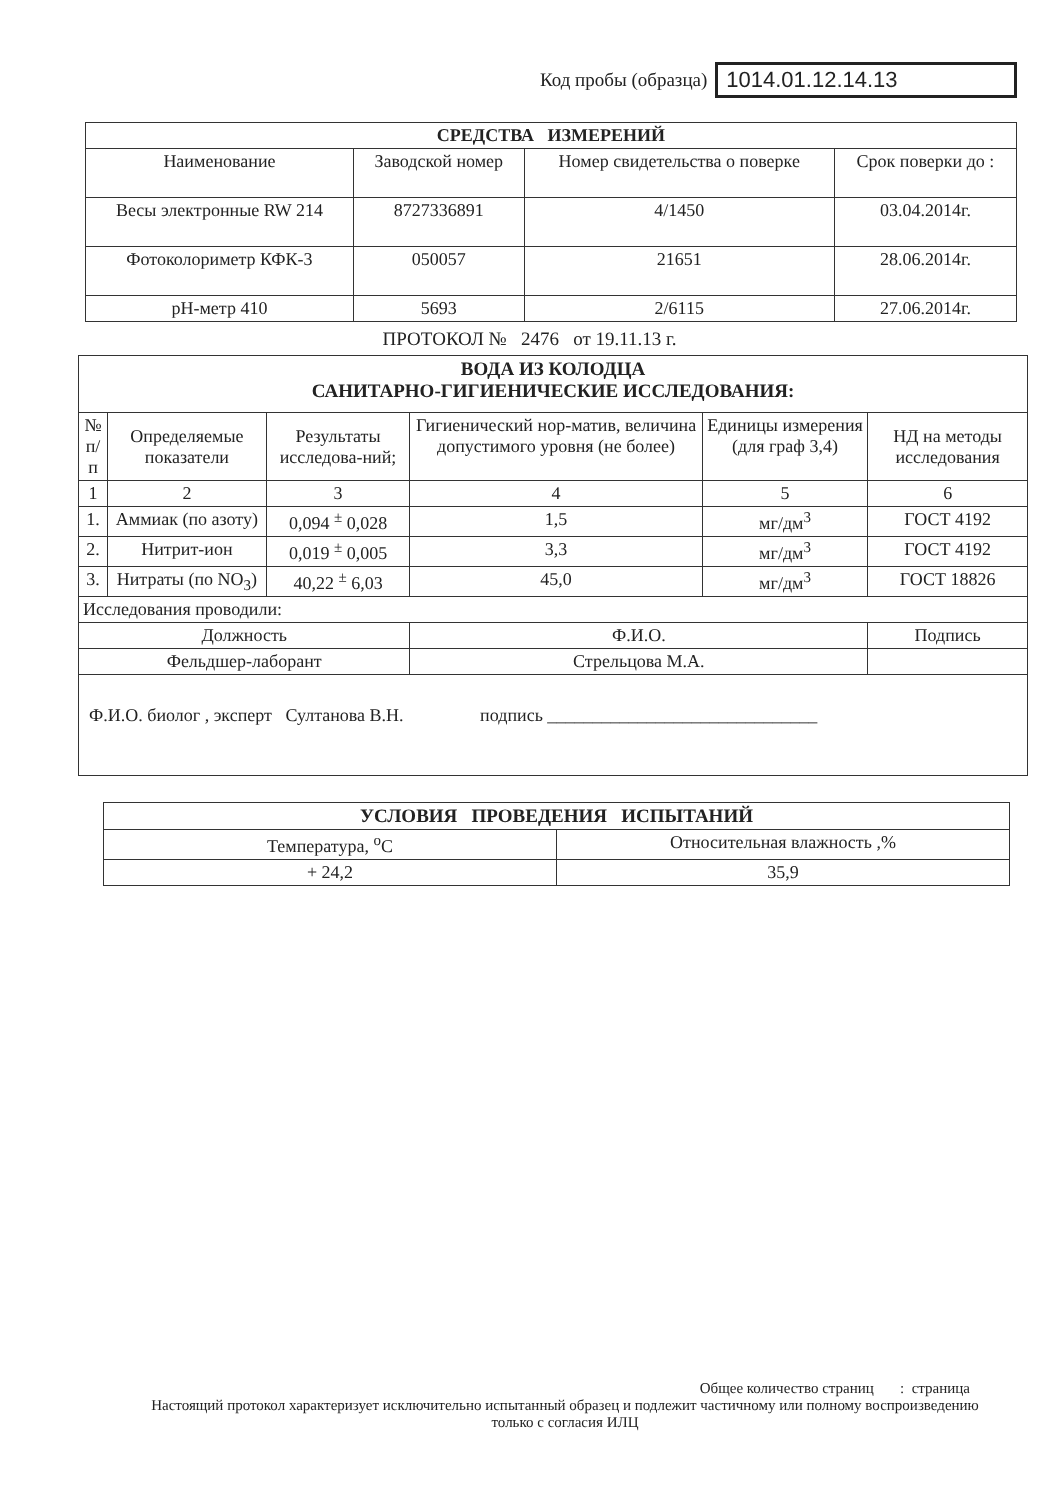Код пробы (образца) 1014.01.12.14.13
| СРЕДСТВА ИЗМЕРЕНИЙ | | | |
| --- | --- | --- | --- |
| Наименование | Заводской номер | Номер свидетельства о поверке | Срок поверки до : |
| Весы электронные RW 214 | 8727336891 | 4/1450 | 03.04.2014г. |
| Фотоколориметр КФК-3 | 050057 | 21651 | 28.06.2014г. |
| pH-метр 410 | 5693 | 2/6115 | 27.06.2014г. |
ПРОТОКОЛ № 2476 от 19.11.13 г.
| ВОДА ИЗ КОЛОДЦА САНИТАРНО-ГИГИЕНИЧЕСКИЕ ИССЛЕДОВАНИЯ: | | | | | |
| --- | --- | --- | --- | --- | --- |
| № п/п | Определяемые показатели | Результаты исследова-ний; | Гигиенический нор-матив, величина допустимого уровня (не более) | Единицы измерения (для граф 3,4) | НД на методы исследования |
| 1 | 2 | 3 | 4 | 5 | 6 |
| 1. | Аммиак (по азоту) | 0,094 <sup>±</sup> 0,028 | 1,5 | мг/дм<sup>3</sup> | ГОСТ 4192 |
| 2. | Нитрит-ион | 0,019 <sup>±</sup> 0,005 | 3,3 | мг/дм<sup>3</sup> | ГОСТ 4192 |
| 3. | Нитраты (по NO<sub>3</sub>) | 40,22 <sup>±</sup> 6,03 | 45,0 | мг/дм<sup>3</sup> | ГОСТ 18826 |
| Исследования проводили: | | | | | |
| Должность | | | Ф.И.О. | | Подпись |
| Фельдшер-лаборант | | | Стрельцова М.А. | | |
| Ф.И.О. биолог , эксперт Султанова В.Н. подпись ______________________________ | | | | | |
| УСЛОВИЯ ПРОВЕДЕНИЯ ИСПЫТАНИЙ | |
| --- | --- |
| Температура, <sup>о</sup>С | Относительная влажность ,% |
| + 24,2 | 35,9 |
Общее количество страниц : страница
Настоящий протокол характеризует исключительно испытанный образец и подлежит частичному или полному воспроизведению только с согласия ИЛЦ